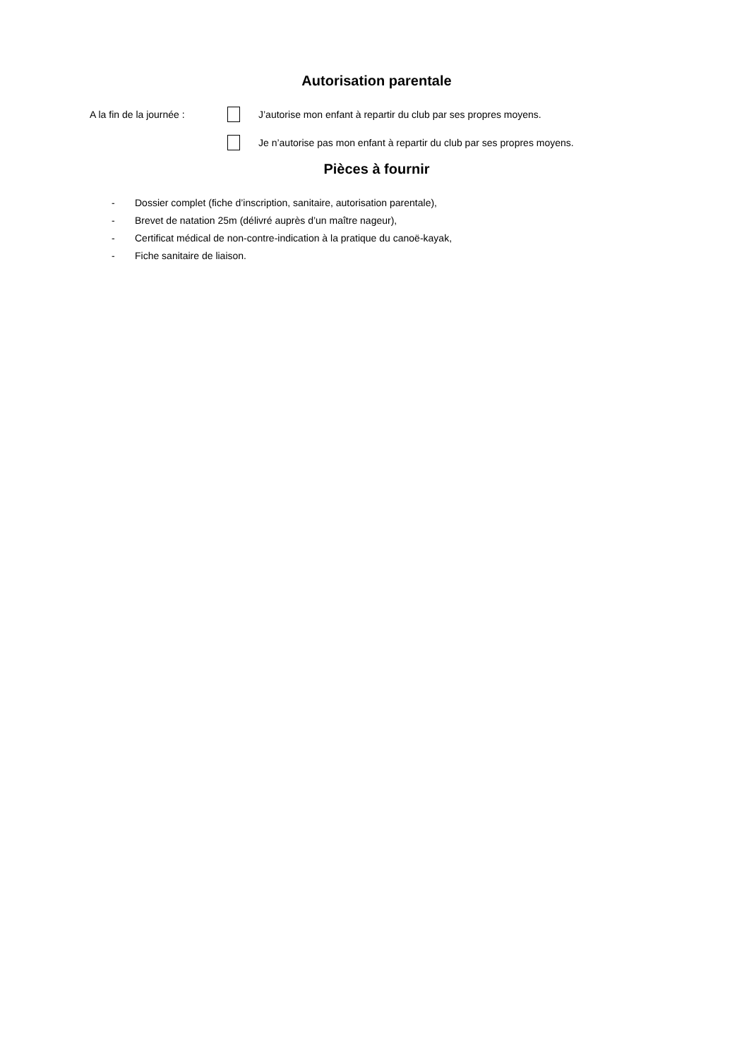Autorisation parentale
A la fin de la journée :
J’autorise mon enfant à repartir du club par ses propres moyens.
Je n’autorise pas mon enfant à repartir du club par ses propres moyens.
Pièces à fournir
- Dossier complet (fiche d’inscription, sanitaire, autorisation parentale),
- Brevet de natation 25m (délivré auprès d’un maître nageur),
- Certificat médical de non-contre-indication à la pratique du canoë-kayak,
- Fiche sanitaire de liaison.